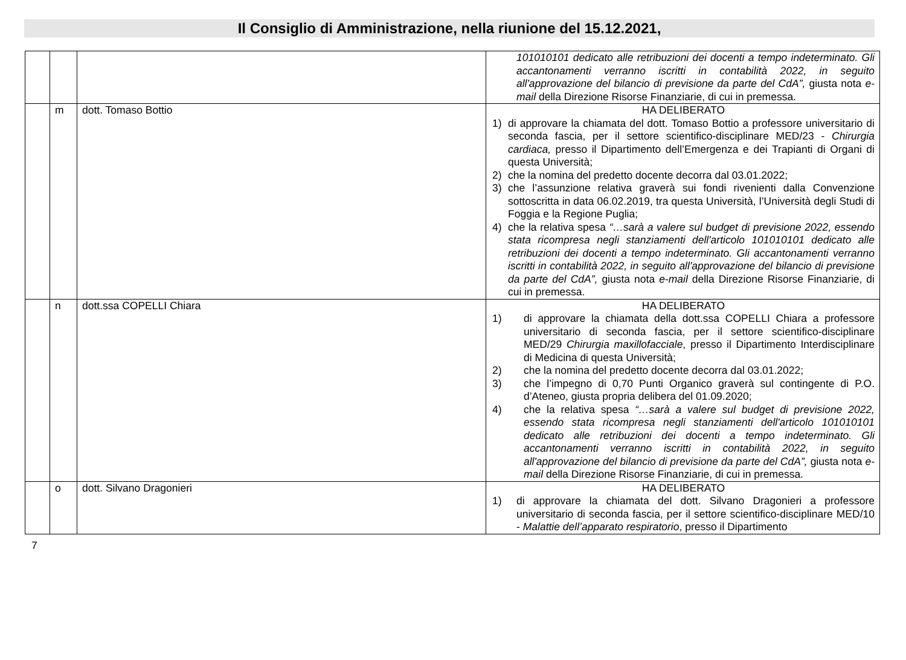Il Consiglio di Amministrazione, nella riunione del 15.12.2021,
| | | | 101010101 dedicato alle retribuzioni dei docenti a tempo indeterminato. Gli accantonamenti verranno iscritti in contabilità 2022, in seguito all'approvazione del bilancio di previsione da parte del CdA”, giusta nota e-mail della Direzione Risorse Finanziarie, di cui in premessa. |
| | m | dott. Tomaso Bottio | HA DELIBERATO 1) di approvare la chiamata del dott. Tomaso Bottio a professore universitario di seconda fascia, per il settore scientifico-disciplinare MED/23 - Chirurgia cardiaca, presso il Dipartimento dell’Emergenza e dei Trapianti di Organi di questa Università; 2) che la nomina del predetto docente decorra dal 03.01.2022; 3) che l’assunzione relativa graverà sui fondi rivenienti dalla Convenzione sottoscritta in data 06.02.2019, tra questa Università, l’Università degli Studi di Foggia e la Regione Puglia; 4) che la relativa spesa “…sarà a valere sul budget di previsione 2022, essendo stata ricompresa negli stanziamenti dell'articolo 101010101 dedicato alle retribuzioni dei docenti a tempo indeterminato. Gli accantonamenti verranno iscritti in contabilità 2022, in seguito all'approvazione del bilancio di previsione da parte del CdA”, giusta nota e-mail della Direzione Risorse Finanziarie, di cui in premessa. |
| | n | dott.ssa COPELLI Chiara | HA DELIBERATO 1) di approvare la chiamata della dott.ssa COPELLI Chiara a professore universitario di seconda fascia, per il settore scientifico-disciplinare MED/29 Chirurgia maxillofacciale , presso il Dipartimento Interdisciplinare di Medicina di questa Università; 2) che la nomina del predetto docente decorra dal 03.01.2022; 3) che l’impegno di 0,70 Punti Organico graverà sul contingente di P.O. d’Ateneo, giusta propria delibera del 01.09.2020; 4) che la relativa spesa “…sarà a valere sul budget di previsione 2022, essendo stata ricompresa negli stanziamenti dell'articolo 101010101 dedicato alle retribuzioni dei docenti a tempo indeterminato. Gli accantonamenti verranno iscritti in contabilità 2022, in seguito all'approvazione del bilancio di previsione da parte del CdA”, giusta nota e-mail della Direzione Risorse Finanziarie, di cui in premessa. |
| | o | dott. Silvano Dragonieri | HA DELIBERATO 1) di approvare la chiamata del dott. Silvano Dragonieri a professore universitario di seconda fascia, per il settore scientifico-disciplinare MED/10 - Malattie dell’apparato respiratorio , presso il Dipartimento |
7